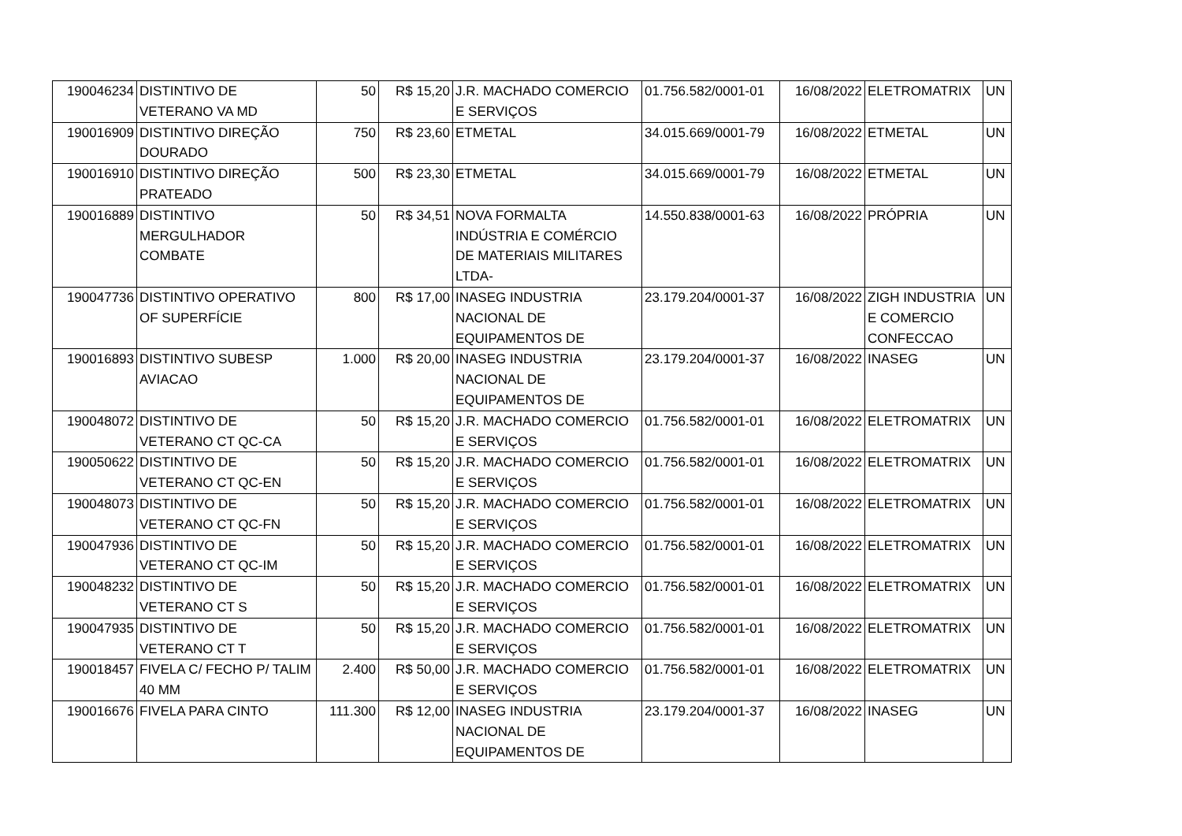| 190046234 | DISTINTIVO DE VETERANO VA MD | 50 | R$ 15,20 | J.R. MACHADO COMERCIO E SERVIÇOS | 01.756.582/0001-01 | 16/08/2022 | ELETROMATRIX | UN |
| 190016909 | DISTINTIVO DIREÇÃO DOURADO | 750 | R$ 23,60 | ETMETAL | 34.015.669/0001-79 | 16/08/2022 | ETMETAL | UN |
| 190016910 | DISTINTIVO DIREÇÃO PRATEADO | 500 | R$ 23,30 | ETMETAL | 34.015.669/0001-79 | 16/08/2022 | ETMETAL | UN |
| 190016889 | DISTINTIVO MERGULHADOR COMBATE | 50 | R$ 34,51 | NOVA FORMALTA INDÚSTRIA E COMÉRCIO DE MATERIAIS MILITARES LTDA- | 14.550.838/0001-63 | 16/08/2022 | PRÓPRIA | UN |
| 190047736 | DISTINTIVO OPERATIVO OF SUPERFÍCIE | 800 | R$ 17,00 | INASEG INDUSTRIA NACIONAL DE EQUIPAMENTOS DE | 23.179.204/0001-37 | 16/08/2022 | ZIGH INDUSTRIA E COMERCIO CONFECCAO | UN |
| 190016893 | DISTINTIVO SUBESP AVIACAO | 1.000 | R$ 20,00 | INASEG INDUSTRIA NACIONAL DE EQUIPAMENTOS DE | 23.179.204/0001-37 | 16/08/2022 | INASEG | UN |
| 190048072 | DISTINTIVO DE VETERANO CT QC-CA | 50 | R$ 15,20 | J.R. MACHADO COMERCIO E SERVIÇOS | 01.756.582/0001-01 | 16/08/2022 | ELETROMATRIX | UN |
| 190050622 | DISTINTIVO DE VETERANO CT QC-EN | 50 | R$ 15,20 | J.R. MACHADO COMERCIO E SERVIÇOS | 01.756.582/0001-01 | 16/08/2022 | ELETROMATRIX | UN |
| 190048073 | DISTINTIVO DE VETERANO CT QC-FN | 50 | R$ 15,20 | J.R. MACHADO COMERCIO E SERVIÇOS | 01.756.582/0001-01 | 16/08/2022 | ELETROMATRIX | UN |
| 190047936 | DISTINTIVO DE VETERANO CT QC-IM | 50 | R$ 15,20 | J.R. MACHADO COMERCIO E SERVIÇOS | 01.756.582/0001-01 | 16/08/2022 | ELETROMATRIX | UN |
| 190048232 | DISTINTIVO DE VETERANO CT S | 50 | R$ 15,20 | J.R. MACHADO COMERCIO E SERVIÇOS | 01.756.582/0001-01 | 16/08/2022 | ELETROMATRIX | UN |
| 190047935 | DISTINTIVO DE VETERANO CT T | 50 | R$ 15,20 | J.R. MACHADO COMERCIO E SERVIÇOS | 01.756.582/0001-01 | 16/08/2022 | ELETROMATRIX | UN |
| 190018457 | FIVELA C/ FECHO P/ TALIM 40 MM | 2.400 | R$ 50,00 | J.R. MACHADO COMERCIO E SERVIÇOS | 01.756.582/0001-01 | 16/08/2022 | ELETROMATRIX | UN |
| 190016676 | FIVELA PARA CINTO | 111.300 | R$ 12,00 | INASEG INDUSTRIA NACIONAL DE EQUIPAMENTOS DE | 23.179.204/0001-37 | 16/08/2022 | INASEG | UN |